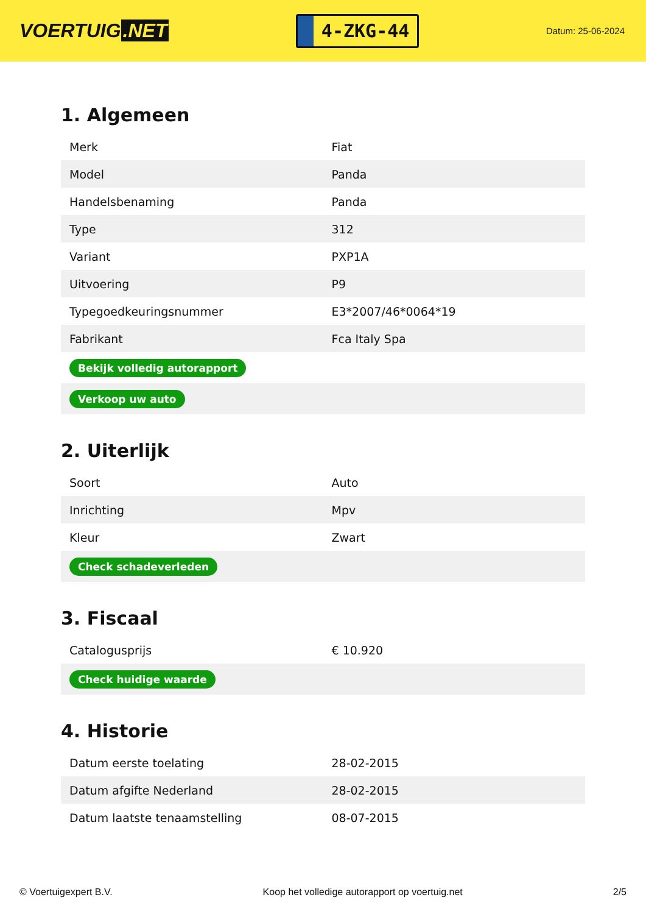VOERTUIG.NET
4-ZKG-44
Datum: 25-06-2024
1. Algemeen
| Merk | Fiat |
| Model | Panda |
| Handelsbenaming | Panda |
| Type | 312 |
| Variant | PXP1A |
| Uitvoering | P9 |
| Typegoedkeuringsnummer | E3*2007/46*0064*19 |
| Fabrikant | Fca Italy Spa |
| Bekijk volledig autorapport | |
| Verkoop uw auto | |
2. Uiterlijk
| Soort | Auto |
| Inrichting | Mpv |
| Kleur | Zwart |
| Check schadeverleden | |
3. Fiscaal
| Catalogusprijs | € 10.920 |
| Check huidige waarde | |
4. Historie
| Datum eerste toelating | 28-02-2015 |
| Datum afgifte Nederland | 28-02-2015 |
| Datum laatste tenaamstelling | 08-07-2015 |
© Voertuigexpert B.V. Koop het volledige autorapport op voertuig.net 2/5